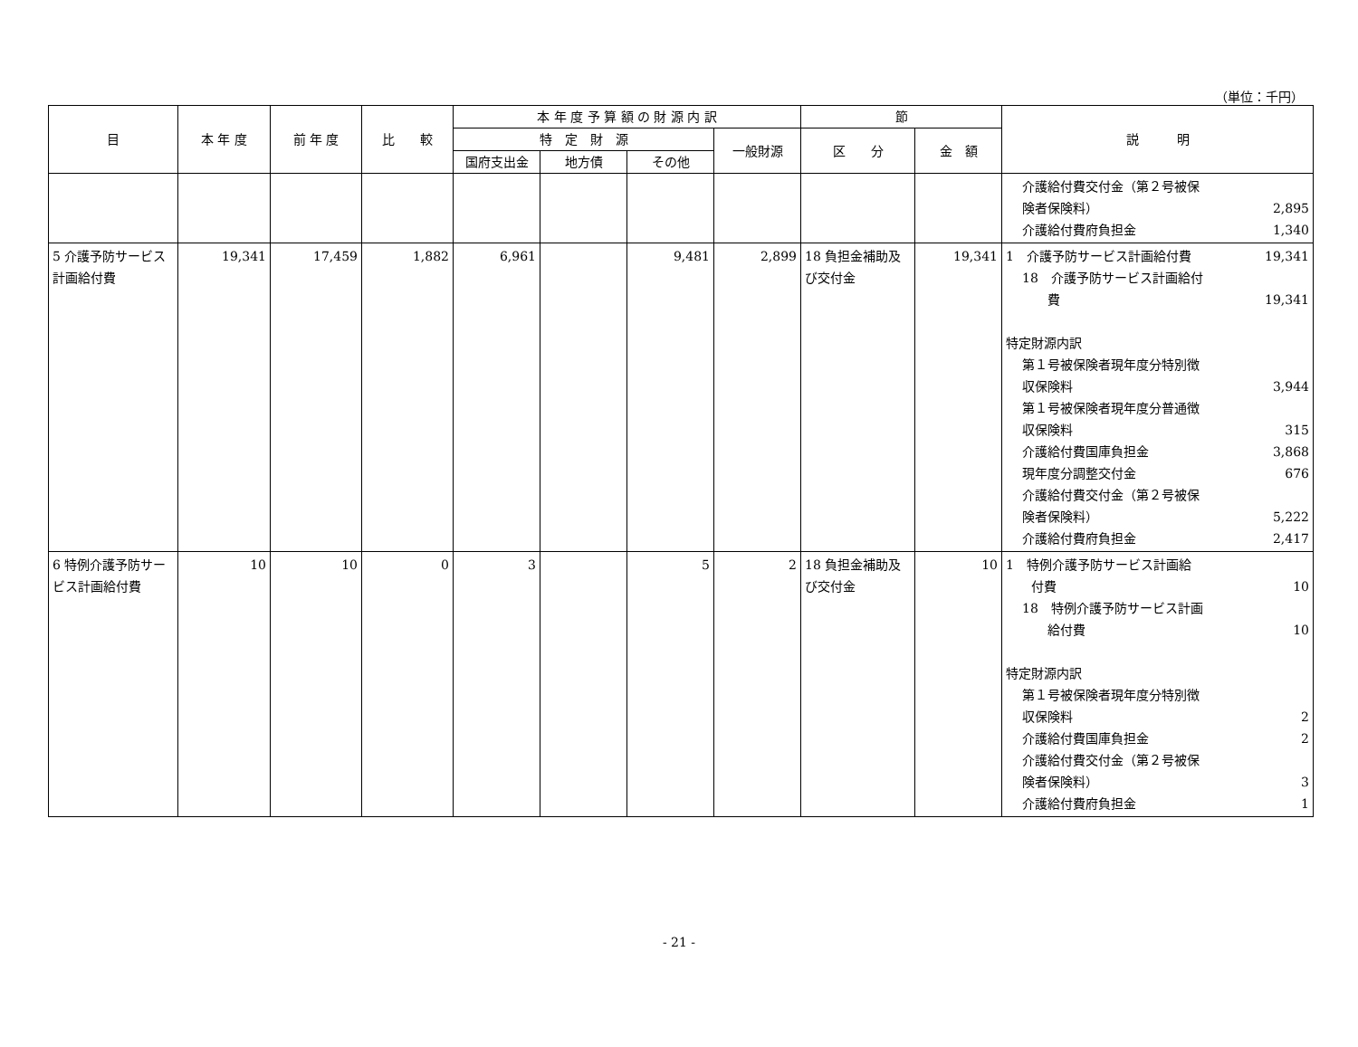（単位：千円）
| 目 | 本 年 度 | 前 年 度 | 比 較 | 本 年 度 予 算 額 の 財 源 内 訳 | | | | 節 | | 説 明 |
| --- | --- | --- | --- | --- | --- | --- | --- | --- | --- | --- |
| | | | | 特 定 財 源 | | | 一般財源 | 区 分 | 金 額 | |
| | | | | 国府支出金 | 地方債 | その他 | | | | |
| | | | | | | | | | | 介護給付費交付金（第２号被保 険者保険料） 2,895 介護給付費府負担金 1,340 |
| 5 介護予防サービス計画給付費 | 19,341 | 17,459 | 1,882 | 6,961 | | 9,481 | 2,899 | 18 負担金補助及び交付金 | 19,341 | 1 介護予防サービス計画給付費 19,341 18 介護予防サービス計画給付 費 19,341 特定財源内訳 第１号被保険者現年度分特別徴 収保険料 3,944 第１号被保険者現年度分普通徴 収保険料 315 介護給付費国庫負担金 3,868 現年度分調整交付金 676 介護給付費交付金（第２号被保 険者保険料） 5,222 介護給付費府負担金 2,417 |
| 6 特例介護予防サービス計画給付費 | 10 | 10 | 0 | 3 | | 5 | 2 | 18 負担金補助及び交付金 | 10 | 1 特例介護予防サービス計画給 付費 10 18 特例介護予防サービス計画 給付費 10 特定財源内訳 第１号被保険者現年度分特別徴 収保険料 2 介護給付費国庫負担金 2 介護給付費交付金（第２号被保 険者保険料） 3 介護給付費府負担金 1 |
- 21 -